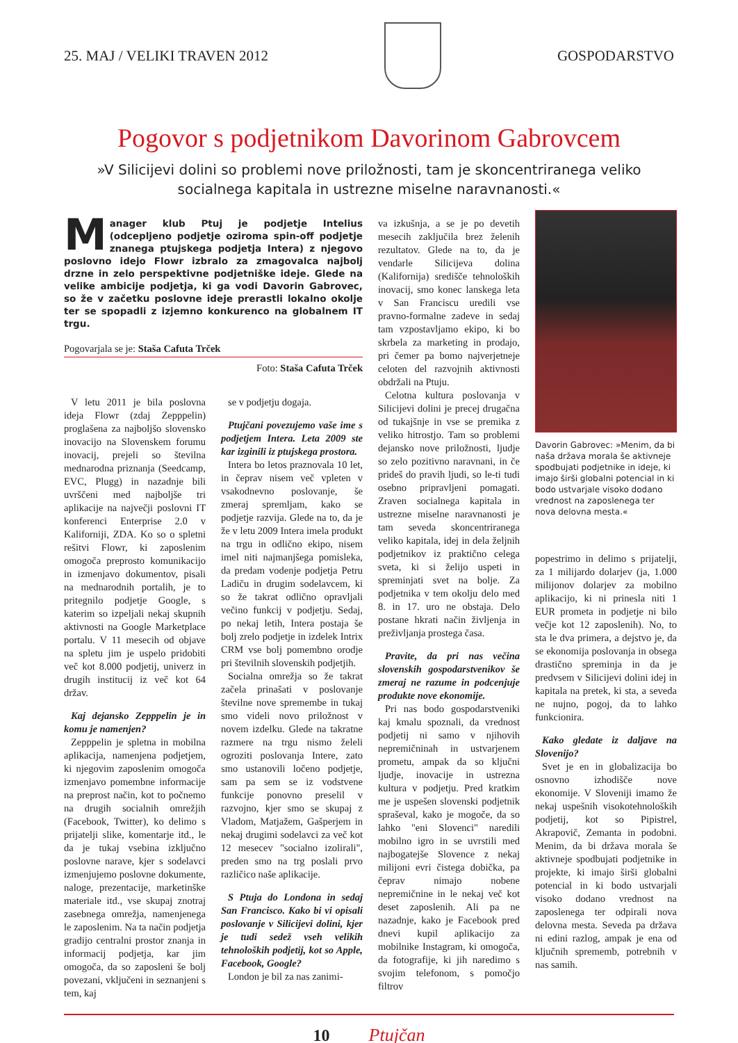25. MAJ / VELIKI TRAVEN 2012 GOSPODARSTVO
Pogovor s podjetnikom Davorinom Gabrovcem
»V Silicijevi dolini so problemi nove priložnosti, tam je skoncentriranega veliko socialnega kapitala in ustrezne miselne naravnanosti.«
Manager klub Ptuj je podjetje Intelius (odcepljeno podjetje oziroma spin-off podjetje znanega ptujskega podjetja Intera) z njegovo poslovno idejo Flowr izbralo za zmagovalca najbolj drzne in zelo perspektivne podjetniške ideje. Glede na velike ambicije podjetja, ki ga vodi Davorin Gabrovec, so že v začetku poslovne ideje prerastli lokalno okolje ter se spopadli z izjemno konkurenco na globalnem IT trgu.
Pogovarjala se je: Staša Cafuta Trček
Foto: Staša Cafuta Trček
V letu 2011 je bila poslovna ideja Flowr (zdaj Zepppelin) proglašena za najboljšo slovensko inovacijo na Slovenskem forumu inovacij, prejeli so številna mednarodna priznanja (Seedcamp, EVC, Plugg) in nazadnje bili uvrščeni med najboljše tri aplikacije na največji poslovni IT konferenci Enterprise 2.0 v Kaliforniji, ZDA. Ko so o spletni rešitvi Flowr, ki zaposlenim omogoča preprosto komunikacijo in izmenjavo dokumentov, pisali na mednarodnih portalih, je to pritegnilo podjetje Google, s katerim so izpeljali nekaj skupnih aktivnosti na Google Marketplace portalu. V 11 mesecih od objave na spletu jim je uspelo pridobiti več kot 8.000 podjetij, univerz in drugih institucij iz več kot 64 držav.
Kaj dejansko Zepppelin je in komu je namenjen?
Zepppelin je spletna in mobilna aplikacija, namenjena podjetjem, ki njegovim zaposlenim omogoča izmenjavo pomembne informacije na preprost način, kot to počnemo na drugih socialnih omrežjih (Facebook, Twitter), ko delimo s prijatelji slike, komentarje itd., le da je tukaj vsebina izključno poslovne narave, kjer s sodelavci izmenjujemo poslovne dokumente, naloge, prezentacije, marketinške materiale itd., vse skupaj znotraj zasebnega omrežja, namenjenega le zaposlenim. Na ta način podjetja gradijo centralni prostor znanja in informacij podjetja, kar jim omogoča, da so zaposleni še bolj povezani, vključeni in seznanjeni s tem, kaj
se v podjetju dogaja.
Ptujčani povezujemo vaše ime s podjetjem Intera. Leta 2009 ste kar izginili iz ptujskega prostora.
Intera bo letos praznovala 10 let, in čeprav nisem več vpleten v vsakodnevno poslovanje, še zmeraj spremljam, kako se podjetje razvija. Glede na to, da je že v letu 2009 Intera imela produkt na trgu in odlično ekipo, nisem imel niti najmanjšega pomisleka, da predam vodenje podjetja Petru Ladiču in drugim sodelavcem, ki so že takrat odlično opravljali večino funkcij v podjetju. Sedaj, po nekaj letih, Intera postaja še bolj zrelo podjetje in izdelek Intrix CRM vse bolj pomembno orodje pri številnih slovenskih podjetjih.
Socialna omrežja so že takrat začela prinašati v poslovanje številne nove spremembe in tukaj smo videli novo priložnost v novem izdelku. Glede na takratne razmere na trgu nismo želeli ogroziti poslovanja Intere, zato smo ustanovili ločeno podjetje, sam pa sem se iz vodstvene funkcije ponovno preselil v razvojno, kjer smo se skupaj z Vladom, Matjažem, Gašperjem in nekaj drugimi sodelavci za več kot 12 mesecev "socialno izolirali", preden smo na trg poslali prvo različico naše aplikacije.
S Ptuja do Londona in sedaj San Francisco. Kako bi vi opisali poslovanje v Silicijevi dolini, kjer je tudi sedež vseh velikih tehnoloških podjetij, kot so Apple, Facebook, Google?
London je bil za nas zanimi-
va izkušnja, a se je po devetih mesecih zaključila brez želenih rezultatov. Glede na to, da je vendarle Silicijeva dolina (Kalifornija) središče tehnoloških inovacij, smo konec lanskega leta v San Franciscu uredili vse pravno-formalne zadeve in sedaj tam vzpostavljamo ekipo, ki bo skrbela za marketing in prodajo, pri čemer pa bomo najverjetneje celoten del razvojnih aktivnosti obdržali na Ptuju.
Celotna kultura poslovanja v Silicijevi dolini je precej drugačna od tukajšnje in vse se premika z veliko hitrostjo. Tam so problemi dejansko nove priložnosti, ljudje so zelo pozitivno naravnani, in če prideš do pravih ljudi, so le-ti tudi osebno pripravljeni pomagati. Zraven socialnega kapitala in ustrezne miselne naravnanosti je tam seveda skoncentriranega veliko kapitala, idej in dela željnih podjetnikov iz praktično celega sveta, ki si želijo uspeti in spreminjati svet na bolje. Za podjetnika v tem okolju delo med 8. in 17. uro ne obstaja. Delo postane hkrati način življenja in preživljanja prostega časa.
Pravite, da pri nas večina slovenskih gospodarstvenikov še zmeraj ne razume in podcenjuje produkte nove ekonomije.
Pri nas bodo gospodarstveniki kaj kmalu spoznali, da vrednost podjetij ni samo v njihovih nepremičninah in ustvarjenem prometu, ampak da so ključni ljudje, inovacije in ustrezna kultura v podjetju. Pred kratkim me je uspešen slovenski podjetnik spraševal, kako je mogoče, da so lahko "eni Slovenci" naredili mobilno igro in se uvrstili med najbogatejše Slovence z nekaj milijoni evri čistega dobička, pa čeprav nimajo nobene nepremičnine in le nekaj več kot deset zaposlenih. Ali pa ne nazadnje, kako je Facebook pred dnevi kupil aplikacijo za mobilnike Instagram, ki omogoča, da fotografije, ki jih naredimo s svojim telefonom, s pomočjo filtrov
Davorin Gabrovec: »Menim, da bi naša država morala še aktivneje spodbujati podjetnike in ideje, ki imajo širši globalni potencial in ki bodo ustvarjale visoko dodano vrednost na zaposlenega ter nova delovna mesta.«
popestrimo in delimo s prijatelji, za 1 milijardo dolarjev (ja, 1.000 milijonov dolarjev za mobilno aplikacijo, ki ni prinesla niti 1 EUR prometa in podjetje ni bilo večje kot 12 zaposlenih). No, to sta le dva primera, a dejstvo je, da se ekonomija poslovanja in obsega drastično spreminja in da je predvsem v Silicijevi dolini idej in kapitala na pretek, ki sta, a seveda ne nujno, pogoj, da to lahko funkcionira.
Kako gledate iz daljave na Slovenijo?
Svet je en in globalizacija bo osnovno izhodišče nove ekonomije. V Sloveniji imamo že nekaj uspešnih visokotehnoloških podjetij, kot so Pipistrel, Akrapovič, Zemanta in podobni. Menim, da bi država morala še aktivneje spodbujati podjetnike in projekte, ki imajo širši globalni potencial in ki bodo ustvarjali visoko dodano vrednost na zaposlenega ter odpirali nova delovna mesta. Seveda pa država ni edini razlog, ampak je ena od ključnih sprememb, potrebnih v nas samih.
10 Ptujčan